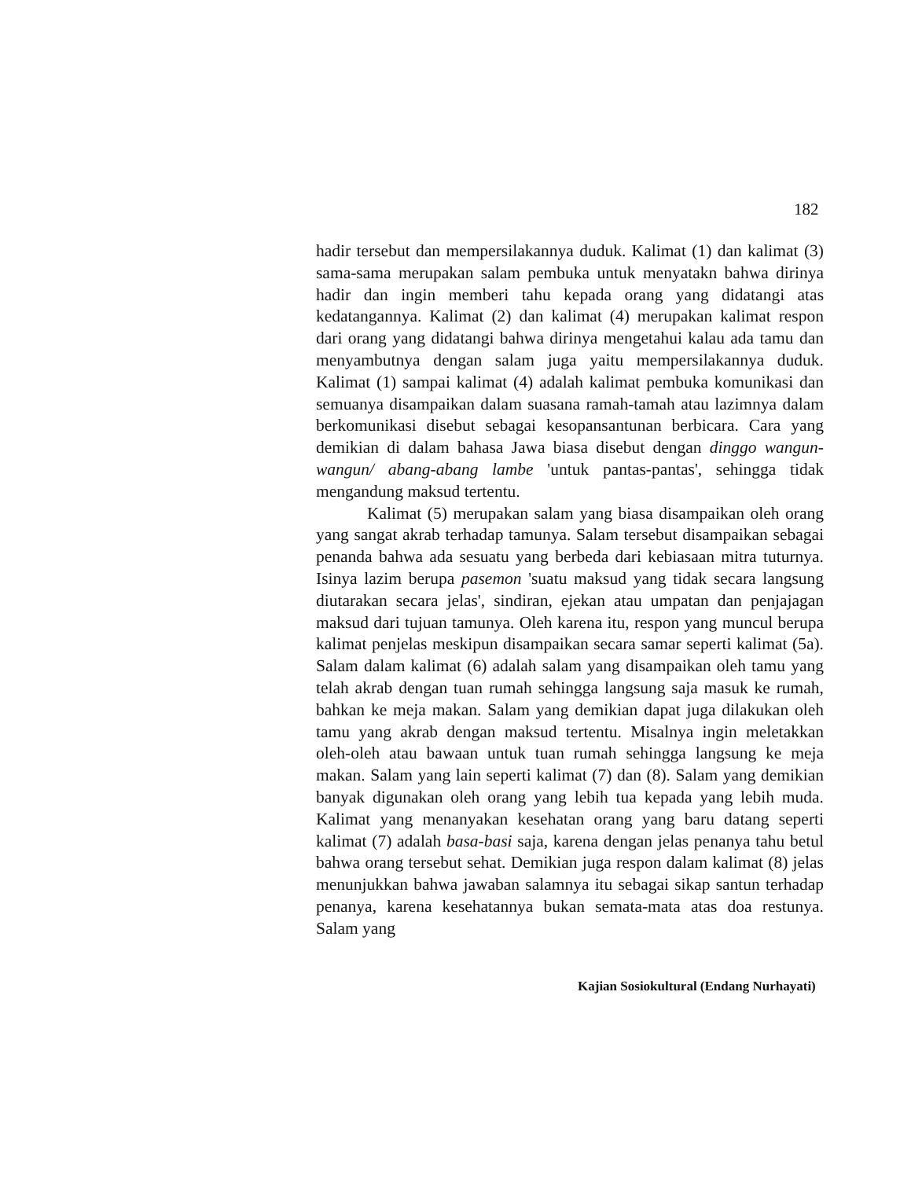182
hadir tersebut dan mempersilakannya duduk. Kalimat (1) dan kalimat (3) sama-sama merupakan salam pembuka untuk menyatakn bahwa dirinya hadir dan ingin memberi tahu kepada orang yang didatangi atas kedatangannya. Kalimat (2) dan kalimat (4) merupakan kalimat respon dari orang yang didatangi bahwa dirinya mengetahui kalau ada tamu dan menyambutnya dengan salam juga yaitu mempersilakannya duduk. Kalimat (1) sampai kalimat (4) adalah kalimat pembuka komunikasi dan semuanya disampaikan dalam suasana ramah-tamah atau lazimnya dalam berkomunikasi disebut sebagai kesopansantunan berbicara. Cara yang demikian di dalam bahasa Jawa biasa disebut dengan dinggo wangun-wangun/ abang-abang lambe 'untuk pantas-pantas', sehingga tidak mengandung maksud tertentu.
Kalimat (5) merupakan salam yang biasa disampaikan oleh orang yang sangat akrab terhadap tamunya. Salam tersebut disampaikan sebagai penanda bahwa ada sesuatu yang berbeda dari kebiasaan mitra tuturnya. Isinya lazim berupa pasemon 'suatu maksud yang tidak secara langsung diutarakan secara jelas', sindiran, ejekan atau umpatan dan penjajagan maksud dari tujuan tamunya. Oleh karena itu, respon yang muncul berupa kalimat penjelas meskipun disampaikan secara samar seperti kalimat (5a). Salam dalam kalimat (6) adalah salam yang disampaikan oleh tamu yang telah akrab dengan tuan rumah sehingga langsung saja masuk ke rumah, bahkan ke meja makan. Salam yang demikian dapat juga dilakukan oleh tamu yang akrab dengan maksud tertentu. Misalnya ingin meletakkan oleh-oleh atau bawaan untuk tuan rumah sehingga langsung ke meja makan. Salam yang lain seperti kalimat (7) dan (8). Salam yang demikian banyak digunakan oleh orang yang lebih tua kepada yang lebih muda. Kalimat yang menanyakan kesehatan orang yang baru datang seperti kalimat (7) adalah basa-basi saja, karena dengan jelas penanya tahu betul bahwa orang tersebut sehat. Demikian juga respon dalam kalimat (8) jelas menunjukkan bahwa jawaban salamnya itu sebagai sikap santun terhadap penanya, karena kesehatannya bukan semata-mata atas doa restunya. Salam yang
Kajian Sosiokultural (Endang Nurhayati)